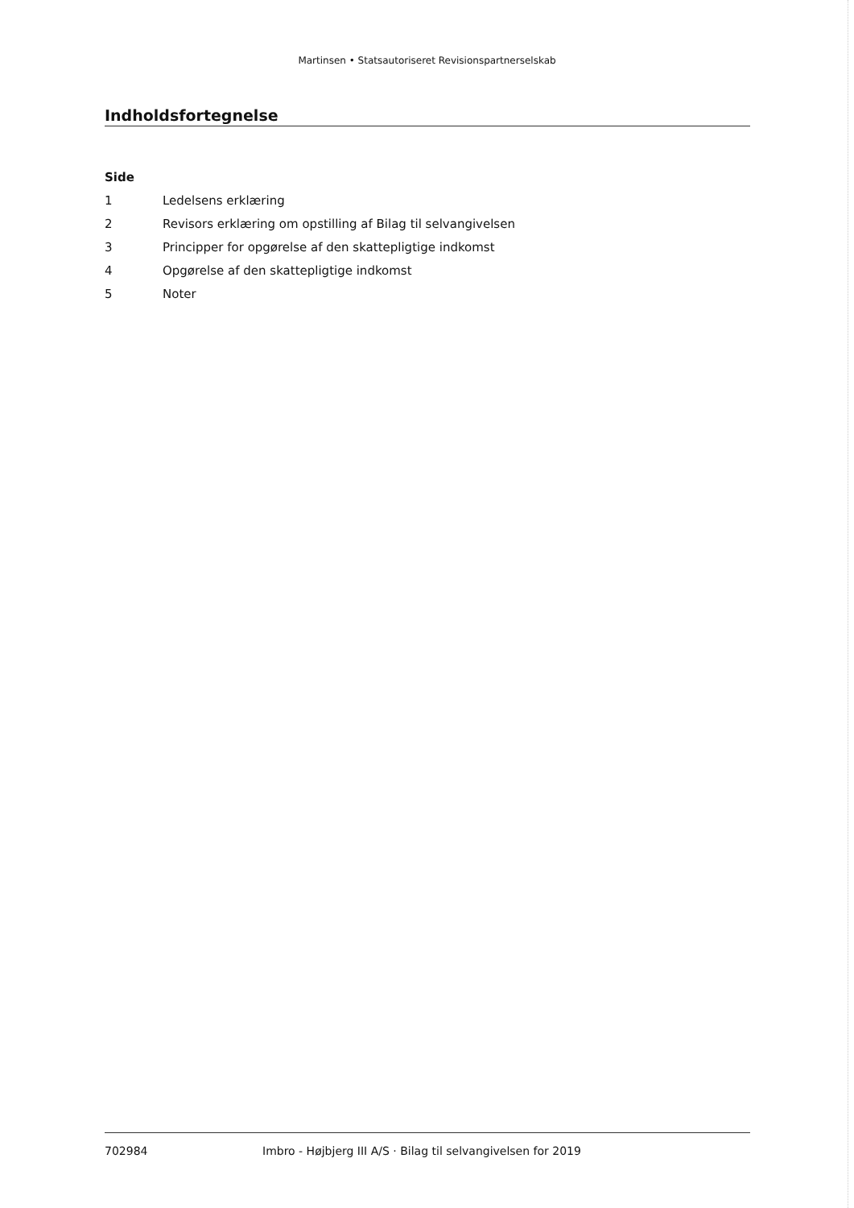Martinsen • Statsautoriseret Revisionspartnerselskab
Indholdsfortegnelse
Side
1 Ledelsens erklæring
2 Revisors erklæring om opstilling af Bilag til selvangivelsen
3 Principper for opgørelse af den skattepligtige indkomst
4 Opgørelse af den skattepligtige indkomst
5 Noter
702984 Imbro - Højbjerg III A/S · Bilag til selvangivelsen for 2019